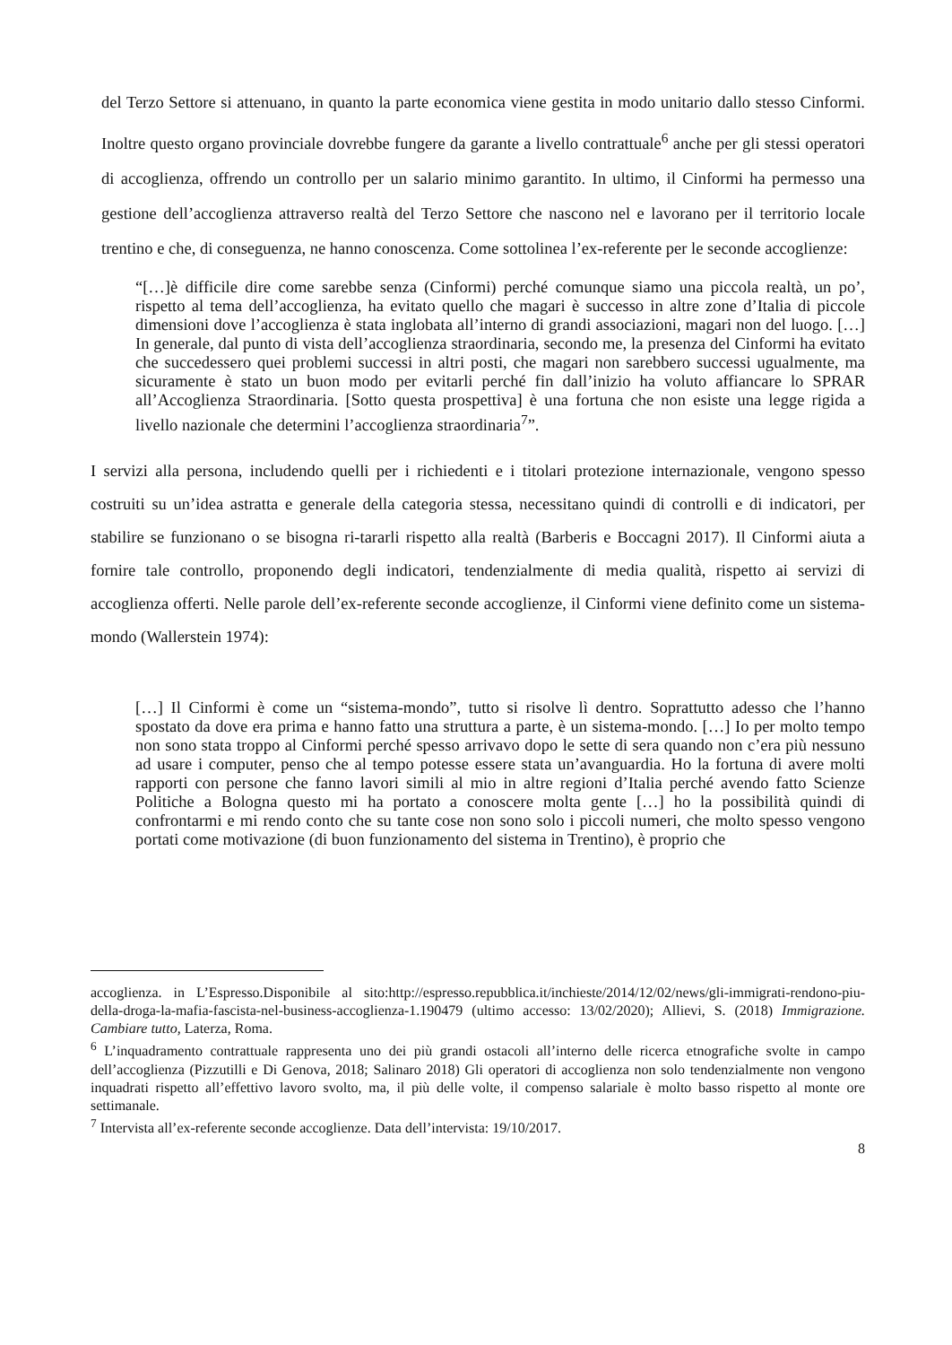del Terzo Settore si attenuano, in quanto la parte economica viene gestita in modo unitario dallo stesso Cinformi. Inoltre questo organo provinciale dovrebbe fungere da garante a livello contrattuale<sup>6</sup> anche per gli stessi operatori di accoglienza, offrendo un controllo per un salario minimo garantito. In ultimo, il Cinformi ha permesso una gestione dell’accoglienza attraverso realtà del Terzo Settore che nascono nel e lavorano per il territorio locale trentino e che, di conseguenza, ne hanno conoscenza. Come sottolinea l’ex-referente per le seconde accoglienze:
“[…]è difficile dire come sarebbe senza (Cinformi) perché comunque siamo una piccola realtà, un po’, rispetto al tema dell’accoglienza, ha evitato quello che magari è successo in altre zone d’Italia di piccole dimensioni dove l’accoglienza è stata inglobata all’interno di grandi associazioni, magari non del luogo. […] In generale, dal punto di vista dell’accoglienza straordinaria, secondo me, la presenza del Cinformi ha evitato che succedessero quei problemi successi in altri posti, che magari non sarebbero successi ugualmente, ma sicuramente è stato un buon modo per evitarli perché fin dall’inizio ha voluto affiancare lo SPRAR all’Accoglienza Straordinaria. [Sotto questa prospettiva] è una fortuna che non esiste una legge rigida a livello nazionale che determini l’accoglienza straordinaria<sup>7</sup>”.
I servizi alla persona, includendo quelli per i richiedenti e i titolari protezione internazionale, vengono spesso costruiti su un’idea astratta e generale della categoria stessa, necessitano quindi di controlli e di indicatori, per stabilire se funzionano o se bisogna ri-tararli rispetto alla realtà (Barberis e Boccagni 2017). Il Cinformi aiuta a fornire tale controllo, proponendo degli indicatori, tendenzialmente di media qualità, rispetto ai servizi di accoglienza offerti. Nelle parole dell’ex-referente seconde accoglienze, il Cinformi viene definito come un sistema-mondo (Wallerstein 1974):
[…] Il Cinformi è come un “sistema-mondo”, tutto si risolve lì dentro. Soprattutto adesso che l’hanno spostato da dove era prima e hanno fatto una struttura a parte, è un sistema-mondo. […] Io per molto tempo non sono stata troppo al Cinformi perché spesso arrivavo dopo le sette di sera quando non c’era più nessuno ad usare i computer, penso che al tempo potesse essere stata un’avanguardia. Ho la fortuna di avere molti rapporti con persone che fanno lavori simili al mio in altre regioni d’Italia perché avendo fatto Scienze Politiche a Bologna questo mi ha portato a conoscere molta gente […] ho la possibilità quindi di confrontarmi e mi rendo conto che su tante cose non sono solo i piccoli numeri, che molto spesso vengono portati come motivazione (di buon funzionamento del sistema in Trentino), è proprio che
accoglienza. in L’Espresso.Disponibile al sito:http://espresso.repubblica.it/inchieste/2014/12/02/news/gli-immigrati-rendono-piu-della-droga-la-mafia-fascista-nel-business-accoglienza-1.190479 (ultimo accesso: 13/02/2020); Allievi, S. (2018) Immigrazione. Cambiare tutto, Laterza, Roma.
<sup>6</sup> L’inquadramento contrattuale rappresenta uno dei più grandi ostacoli all’interno delle ricerca etnografiche svolte in campo dell’accoglienza (Pizzutilli e Di Genova, 2018; Salinaro 2018) Gli operatori di accoglienza non solo tendenzialmente non vengono inquadrati rispetto all’effettivo lavoro svolto, ma, il più delle volte, il compenso salariale è molto basso rispetto al monte ore settimanale.
<sup>7</sup> Intervista all’ex-referente seconde accoglienze. Data dell’intervista: 19/10/2017.
8